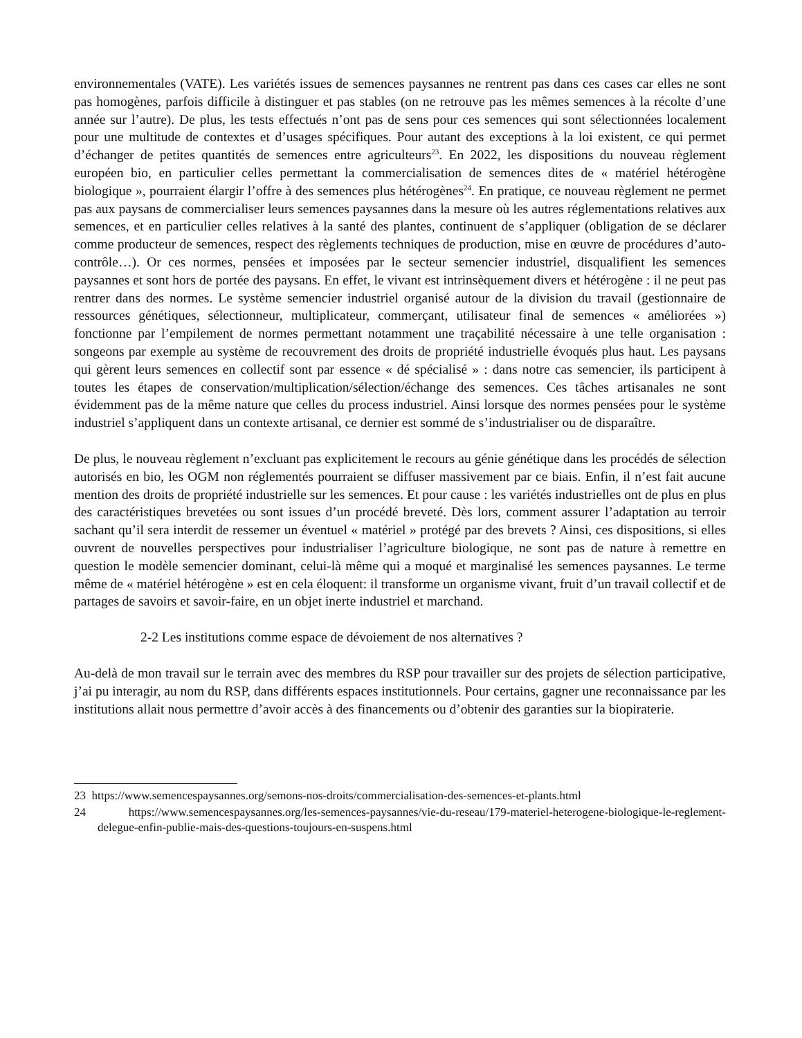environnementales (VATE). Les variétés issues de semences paysannes ne rentrent pas dans ces cases car elles ne sont pas homogènes, parfois difficile à distinguer et pas stables (on ne retrouve pas les mêmes semences à la récolte d’une année sur l’autre). De plus, les tests effectués n’ont pas de sens pour ces semences qui sont sélectionnées localement pour une multitude de contextes et d’usages spécifiques. Pour autant des exceptions à la loi existent, ce qui permet d’échanger de petites quantités de semences entre agriculteurs<sup>23</sup>. En 2022, les dispositions du nouveau règlement européen bio, en particulier celles permettant la commercialisation de semences dites de « matériel hétérogène biologique », pourraient élargir l’offre à des semences plus hétérogènes<sup>24</sup>. En pratique, ce nouveau règlement ne permet pas aux paysans de commercialiser leurs semences paysannes dans la mesure où les autres réglementations relatives aux semences, et en particulier celles relatives à la santé des plantes, continuent de s’appliquer (obligation de se déclarer comme producteur de semences, respect des règlements techniques de production, mise en œuvre de procédures d’auto-contrôle…). Or ces normes, pensées et imposées par le secteur semencier industriel, disqualifient les semences paysannes et sont hors de portée des paysans. En effet, le vivant est intrinsèquement divers et hétérogène : il ne peut pas rentrer dans des normes. Le système semencier industriel organisé autour de la division du travail (gestionnaire de ressources génétiques, sélectionneur, multiplicateur, commerçant, utilisateur final de semences « améliorées ») fonctionne par l’empilement de normes permettant notamment une traçabilité nécessaire à une telle organisation : songeons par exemple au système de recouvrement des droits de propriété industrielle évoqués plus haut. Les paysans qui gèrent leurs semences en collectif sont par essence « dé spécialisé » : dans notre cas semencier, ils participent à toutes les étapes de conservation/multiplication/sélection/échange des semences. Ces tâches artisanales ne sont évidemment pas de la même nature que celles du process industriel. Ainsi lorsque des normes pensées pour le système industriel s’appliquent dans un contexte artisanal, ce dernier est sommé de s’industrialiser ou de disparaître.
De plus, le nouveau règlement n’excluant pas explicitement le recours au génie génétique dans les procédés de sélection autorisés en bio, les OGM non réglementés pourraient se diffuser massivement par ce biais. Enfin, il n’est fait aucune mention des droits de propriété industrielle sur les semences. Et pour cause : les variétés industrielles ont de plus en plus des caractéristiques brevetées ou sont issues d’un procédé breveté. Dès lors, comment assurer l’adaptation au terroir sachant qu’il sera interdit de ressemer un éventuel « matériel » protégé par des brevets ? Ainsi, ces dispositions, si elles ouvrent de nouvelles perspectives pour industrialiser l’agriculture biologique, ne sont pas de nature à remettre en question le modèle semencier dominant, celui-là même qui a moqué et marginalisé les semences paysannes. Le terme même de « matériel hétérogène » est en cela éloquent: il transforme un organisme vivant, fruit d’un travail collectif et de partages de savoirs et savoir-faire, en un objet inerte industriel et marchand.
2-2 Les institutions comme espace de dévoiement de nos alternatives ?
Au-delà de mon travail sur le terrain avec des membres du RSP pour travailler sur des projets de sélection participative, j’ai pu interagir, au nom du RSP, dans différents espaces institutionnels. Pour certains, gagner une reconnaissance par les institutions allait nous permettre d’avoir accès à des financements ou d’obtenir des garanties sur la biopiraterie.
23 https://www.semencespaysannes.org/semons-nos-droits/commercialisation-des-semences-et-plants.html
24 https://www.semencespaysannes.org/les-semences-paysannes/vie-du-reseau/179-materiel-heterogene-biologique-le-reglement-delegue-enfin-publie-mais-des-questions-toujours-en-suspens.html